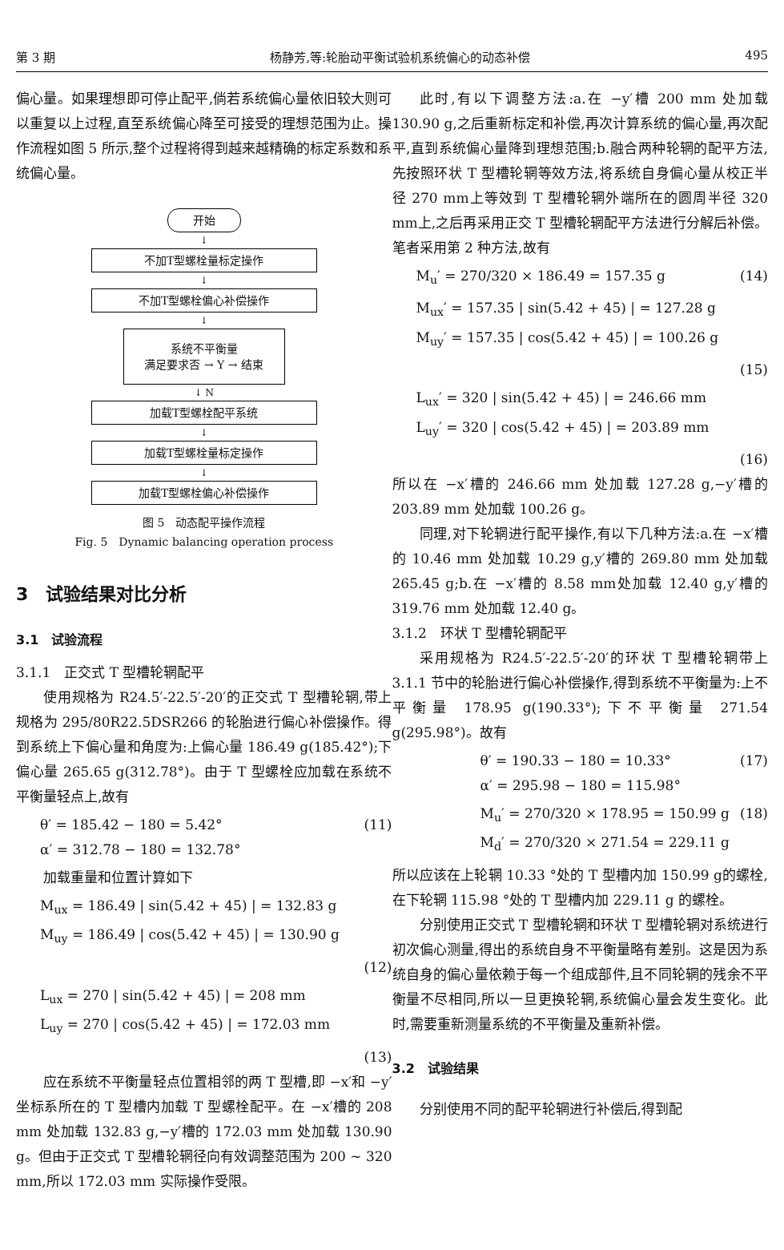第 3 期 杨静芳,等:轮胎动平衡试验机系统偏心的动态补偿 495
偏心量。如果理想即可停止配平,倘若系统偏心量依旧较大则可以重复以上过程,直至系统偏心降至可接受的理想范围为止。操作流程如图 5 所示,整个过程将得到越来越精确的标定系数和系统偏心量。
开始
↓
不加T型螺栓量标定操作
↓
不加T型螺栓偏心补偿操作
↓
系统不平衡量
满足要求否 → Y → 结束
↓ N
加载T型螺栓配平系统
↓
加载T型螺栓量标定操作
↓
加载T型螺栓偏心补偿操作
图 5　动态配平操作流程
Fig. 5　Dynamic balancing operation process
3　试验结果对比分析
3.1　试验流程
3.1.1　正交式 T 型槽轮辋配平
使用规格为 R24.5′-22.5′-20′的正交式 T 型槽轮辋,带上规格为 295/80R22.5DSR266 的轮胎进行偏心补偿操作。得到系统上下偏心量和角度为:上偏心量 186.49 g(185.42°);下偏心量 265.65 g(312.78°)。由于 T 型螺栓应加载在系统不平衡量轻点上,故有
θ′ = 185.42 − 180 = 5.42°
α′ = 312.78 − 180 = 132.78° (11)
加载重量和位置计算如下
M<sub>ux</sub> = 186.49 | sin(5.42 + 45) | = 132.83 g
M<sub>uy</sub> = 186.49 | cos(5.42 + 45) | = 130.90 g
(12)
L<sub>ux</sub> = 270 | sin(5.42 + 45) | = 208 mm
L<sub>uy</sub> = 270 | cos(5.42 + 45) | = 172.03 mm
(13)
应在系统不平衡量轻点位置相邻的两 T 型槽,即 −x′和 −y′坐标系所在的 T 型槽内加载 T 型螺栓配平。在 −x′槽的 208 mm 处加载 132.83 g,−y′槽的 172.03 mm 处加载 130.90 g。但由于正交式 T 型槽轮辋径向有效调整范围为 200 ~ 320 mm,所以 172.03 mm 实际操作受限。
此时,有以下调整方法:a.在 −y′槽 200 mm 处加载 130.90 g,之后重新标定和补偿,再次计算系统的偏心量,再次配平,直到系统偏心量降到理想范围;b.融合两种轮辋的配平方法,先按照环状 T 型槽轮辋等效方法,将系统自身偏心量从校正半径 270 mm上等效到 T 型槽轮辋外端所在的圆周半径 320 mm上,之后再采用正交 T 型槽轮辋配平方法进行分解后补偿。笔者采用第 2 种方法,故有
M<sub>u</sub>′ = 270/320 × 186.49 = 157.35 g (14)
M<sub>ux</sub>′ = 157.35 | sin(5.42 + 45) | = 127.28 g
M<sub>uy</sub>′ = 157.35 | cos(5.42 + 45) | = 100.26 g
(15)
L<sub>ux</sub>′ = 320 | sin(5.42 + 45) | = 246.66 mm
L<sub>uy</sub>′ = 320 | cos(5.42 + 45) | = 203.89 mm
(16)
所以在 −x′槽的 246.66 mm 处加载 127.28 g,−y′槽的 203.89 mm 处加载 100.26 g。
同理,对下轮辋进行配平操作,有以下几种方法:a.在 −x′槽的 10.46 mm 处加载 10.29 g,y′槽的 269.80 mm 处加载 265.45 g;b.在 −x′槽的 8.58 mm处加载 12.40 g,y′槽的 319.76 mm 处加载 12.40 g。
3.1.2　环状 T 型槽轮辋配平
采用规格为 R24.5′-22.5′-20′的环状 T 型槽轮辋带上 3.1.1 节中的轮胎进行偏心补偿操作,得到系统不平衡量为:上不平衡量 178.95 g(190.33°);下不平衡量 271.54 g(295.98°)。故有
θ′ = 190.33 − 180 = 10.33°
α′ = 295.98 − 180 = 115.98° (17)
M<sub>u</sub>′ = 270/320 × 178.95 = 150.99 g
M<sub>d</sub>′ = 270/320 × 271.54 = 229.11 g (18)
所以应该在上轮辋 10.33 °处的 T 型槽内加 150.99 g的螺栓,在下轮辋 115.98 °处的 T 型槽内加 229.11 g 的螺栓。
分别使用正交式 T 型槽轮辋和环状 T 型槽轮辋对系统进行初次偏心测量,得出的系统自身不平衡量略有差别。这是因为系统自身的偏心量依赖于每一个组成部件,且不同轮辋的残余不平衡量不尽相同,所以一旦更换轮辋,系统偏心量会发生变化。此时,需要重新测量系统的不平衡量及重新补偿。
3.2　试验结果
分别使用不同的配平轮辋进行补偿后,得到配